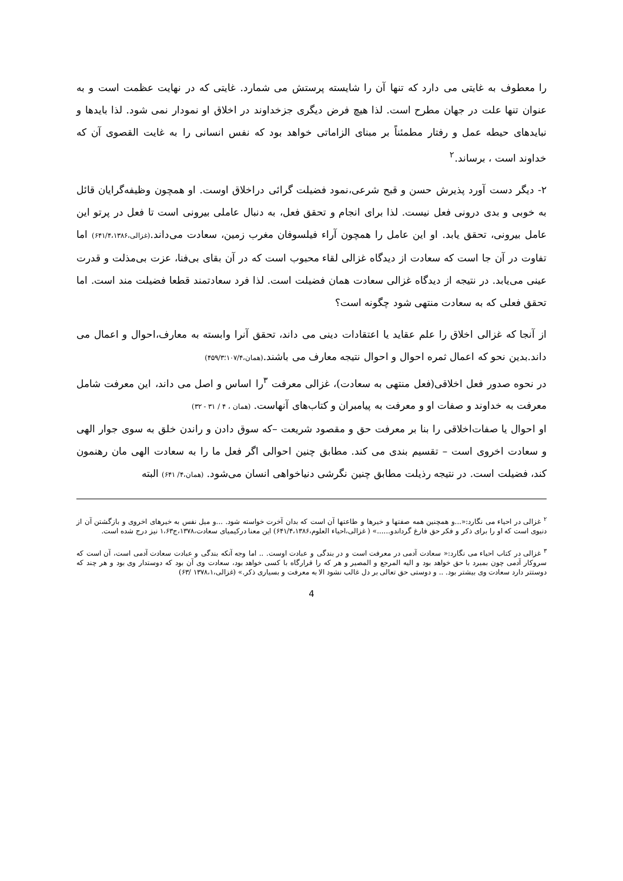را معطوف به غایتی می دارد که تنها آن را شایسته پرستش می شمارد. غایتی که در نهایت عظمت است و به عنوان تنها علت در جهان مطرح است. لذا هیچ فرض دیگری جزخداوند در اخلاق او نمودار نمی شود. لذا بایدها و نبایدهای حیطه عمل و رفتار مطمئناً بر مبنای الزاماتی خواهد بود که نفس انسانی را به غایت القصوی آن که خداوند است ، برساند.<sup>۲</sup>
۲- دیگر دست آورد پذیرش حسن و قبح شرعی،نمود فضیلت گرائی دراخلاق اوست. او همچون وظیفه‌گرایان قائل به خوبی و بدی درونی فعل نیست. لذا برای انجام و تحقق فعل، به دنبال عاملی بیرونی است تا فعل در پرتو این عامل بیرونی، تحقق یابد. او این عامل را همچون آراء فیلسوفان مغرب زمین، سعادت می‌داند.(غزالی،۶۴۱/۴،۱۳۸۶) اما تفاوت در آن جا است که سعادت از دیدگاه غزالی لقاء محبوب است که در آن بقای بی‌فنا، عزت بی‌مذلت و قدرت عینی می‌یابد. در نتیجه از دیدگاه غزالی سعادت همان فضیلت است. لذا فرد سعادتمند قطعا فضیلت مند است. اما تحقق فعلی که به سعادت منتهی شود چگونه است؟
از آنجا که غزالی اخلاق را علم عقاید یا اعتقادات دینی می داند، تحقق آنرا وابسته به معارف،احوال و اعمال می داند.بدین نحو که اعمال ثمره احوال و احوال نتیجه معارف می باشند.(همان،۱۰۷/۴؛۴۵۹/۳)
در نحوه صدور فعل اخلاقی(فعل منتهی به سعادت)، غزالی معرفت <sup>۳</sup>را اساس و اصل می داند، این معرفت شامل معرفت به خداوند و صفات او و معرفت به پیامبران و کتاب‌های آنهاست. (همان ، ۴ / ۳۱ - ۳۲)
او احوال یا صفات‌اخلاقی را بنا بر معرفت حق و مقصود شریعت –که سوق دادن و راندن خلق به سوی جوار الهی و سعادت اخروی است – تقسیم بندی می کند. مطابق چنین احوالی اگر فعل ما را به سعادت الهی مان رهنمون کند، فضیلت است. در نتیجه رذیلت مطابق چنین نگرشی دنیاخواهی انسان می‌شود. (همان،۴/ ۶۴۱) البته
<sup>۲</sup> غزالی در احیاء می نگارد:«...و همچنین همه صفتها و خیرها و طاعتها آن است که بدان آخرت خواسته شود. ...و میل نفس به خیرهای اخروی و بازگشتن آن از دنیوی است که او را برای ذکر و فکر حق فارغ گرداندو......» ( غزالی،احیاء العلوم،۶۴۱/۴،۱۳۸۶) این معنا درکیمیای سعادت،۱۳۷۸،ج۱،۶۳ نیز درج شده است.
<sup>۳</sup> غزالی در کتاب احیاء می نگارد:« سعادت آدمی در معرفت است و در بندگی و عبادت اوست. .. اما وجه آنکه بندگی و عبادت سعادت آدمی است، آن است که سروکار آدمی چون بمیرد با حق خواهد بود و الیه المرجع و المصیر و هر که را قرارگاه با کسی خواهد بود، سعادت وی آن بود که دوستدار وی بود و هر چند که دوستتر دارد سعادت وی بیشتر بود. .. و دوستی حق تعالی بر دل غالب نشود الا به معرفت و بسیاری ذکر.» (غزالی،۱۳۷۸،۱ /۶۳)
4